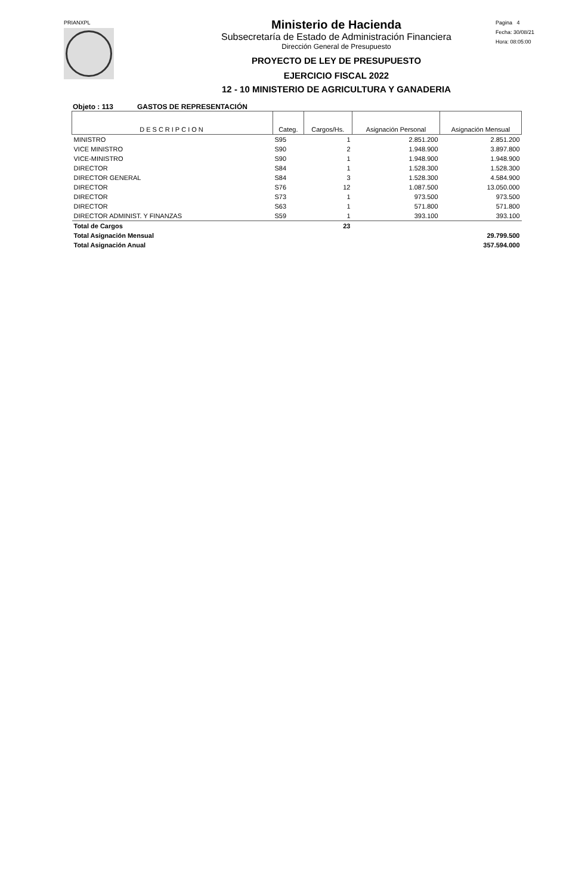PRIANXPL
Ministerio de Hacienda
Subsecretaría de Estado de Administración Financiera
Dirección General de Presupuesto
PROYECTO DE LEY DE PRESUPUESTO
EJERCICIO FISCAL 2022
12 - 10 MINISTERIO DE AGRICULTURA Y GANADERIA
Pagina 4
Fecha: 30/08/21
Hora: 08:05:00
Objeto : 113 GASTOS DE REPRESENTACIÓN
| DESCRIPCION | Categ. | Cargos/Hs. | Asignación Personal | Asignación Mensual |
| --- | --- | --- | --- | --- |
| MINISTRO | S95 | 1 | 2.851.200 | 2.851.200 |
| VICE MINISTRO | S90 | 2 | 1.948.900 | 3.897.800 |
| VICE-MINISTRO | S90 | 1 | 1.948.900 | 1.948.900 |
| DIRECTOR | S84 | 1 | 1.528.300 | 1.528.300 |
| DIRECTOR GENERAL | S84 | 3 | 1.528.300 | 4.584.900 |
| DIRECTOR | S76 | 12 | 1.087.500 | 13.050.000 |
| DIRECTOR | S73 | 1 | 973.500 | 973.500 |
| DIRECTOR | S63 | 1 | 571.800 | 571.800 |
| DIRECTOR ADMINIST. Y FINANZAS | S59 | 1 | 393.100 | 393.100 |
| Total de Cargos | | 23 | | |
| Total Asignación Mensual | | | | 29.799.500 |
| Total Asignación Anual | | | | 357.594.000 |